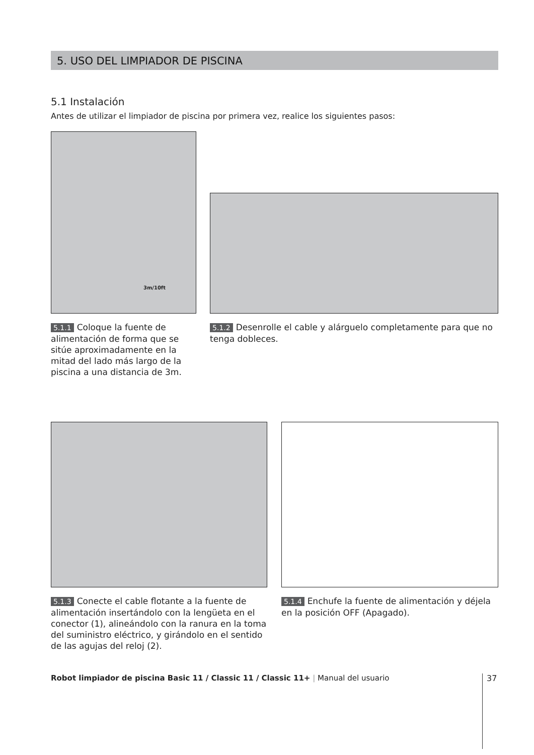5. USO DEL LIMPIADOR DE PISCINA
5.1 Instalación
Antes de utilizar el limpiador de piscina por primera vez, realice los siguientes pasos:
3m/10ft
5.1.1 Coloque la fuente de alimentación de forma que se sitúe aproximadamente en la mitad del lado más largo de la piscina a una distancia de 3m.
5.1.2 Desenrolle el cable y alárguelo completamente para que no tenga dobleces.
5.1.3 Conecte el cable flotante a la fuente de alimentación insertándolo con la lengüeta en el conector (1), alineándolo con la ranura en la toma del suministro eléctrico, y girándolo en el sentido de las agujas del reloj (2).
5.1.4 Enchufe la fuente de alimentación y déjela en la posición OFF (Apagado).
Robot limpiador de piscina Basic 11 / Classic 11 / Classic 11+ | Manual del usuario
37